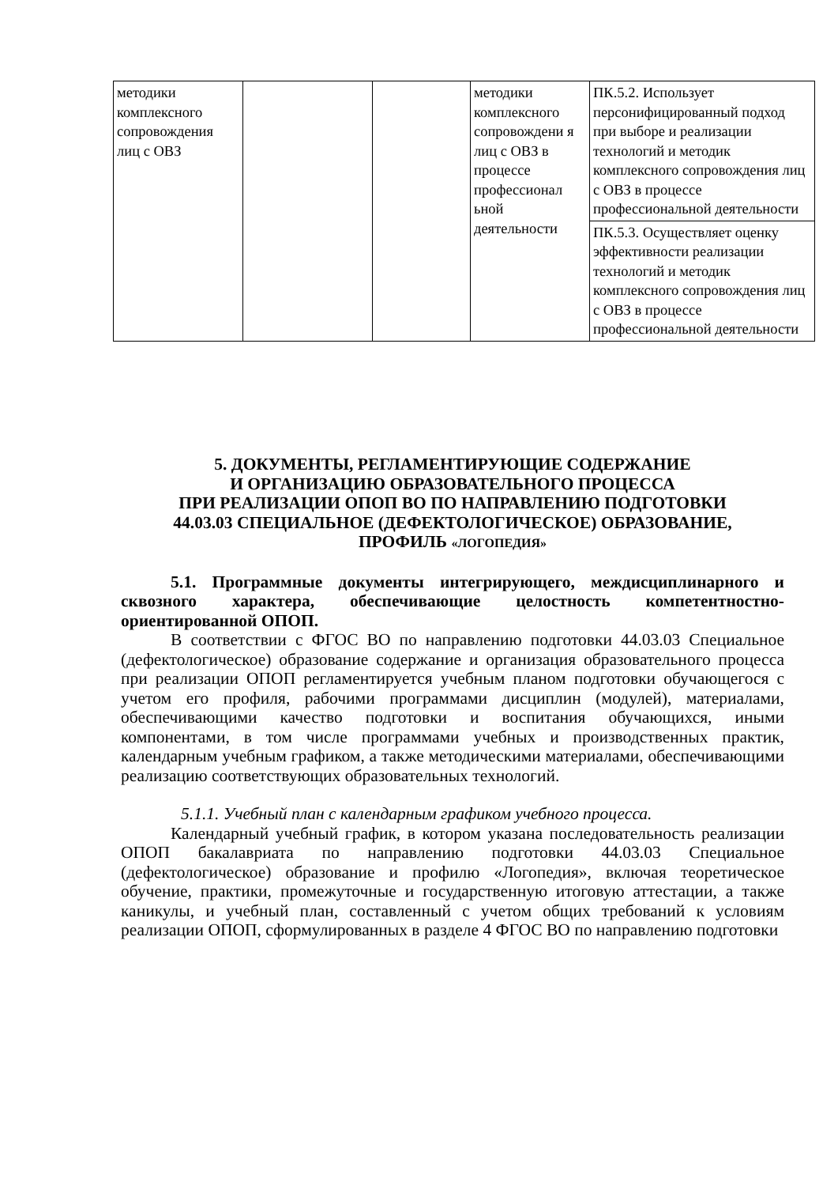| методики комплексного сопровождения лиц с ОВЗ | | | методики комплексного сопровождени я лиц с ОВЗ в процессе профессионал ьной деятельности | ПК.5.2. Использует персонифицированный подход при выборе и реализации технологий и методик комплексного сопровождения лиц с ОВЗ в процессе профессиональной деятельности |
| | | | | ПК.5.3. Осуществляет оценку эффективности реализации технологий и методик комплексного сопровождения лиц с ОВЗ в процессе профессиональной деятельности |
5. ДОКУМЕНТЫ, РЕГЛАМЕНТИРУЮЩИЕ СОДЕРЖАНИЕ
И ОРГАНИЗАЦИЮ ОБРАЗОВАТЕЛЬНОГО ПРОЦЕССА
ПРИ РЕАЛИЗАЦИИ ОПОП ВО ПО НАПРАВЛЕНИЮ ПОДГОТОВКИ
44.03.03 СПЕЦИАЛЬНОЕ (ДЕФЕКТОЛОГИЧЕСКОЕ) ОБРАЗОВАНИЕ,
ПРОФИЛЬ «ЛОГОПЕДИЯ»
5.1. Программные документы интегрирующего, междисциплинарного и сквозного характера, обеспечивающие целостность компетентностно-ориентированной ОПОП.
В соответствии с ФГОС ВО по направлению подготовки 44.03.03 Специальное (дефектологическое) образование содержание и организация образовательного процесса при реализации ОПОП регламентируется учебным планом подготовки обучающегося с учетом его профиля, рабочими программами дисциплин (модулей), материалами, обеспечивающими качество подготовки и воспитания обучающихся, иными компонентами, в том числе программами учебных и производственных практик, календарным учебным графиком, а также методическими материалами, обеспечивающими реализацию соответствующих образовательных технологий.
5.1.1. Учебный план с календарным графиком учебного процесса.
Календарный учебный график, в котором указана последовательность реализации ОПОП бакалавриата по направлению подготовки 44.03.03 Специальное (дефектологическое) образование и профилю «Логопедия», включая теоретическое обучение, практики, промежуточные и государственную итоговую аттестации, а также каникулы, и учебный план, составленный с учетом общих требований к условиям реализации ОПОП, сформулированных в разделе 4 ФГОС ВО по направлению подготовки